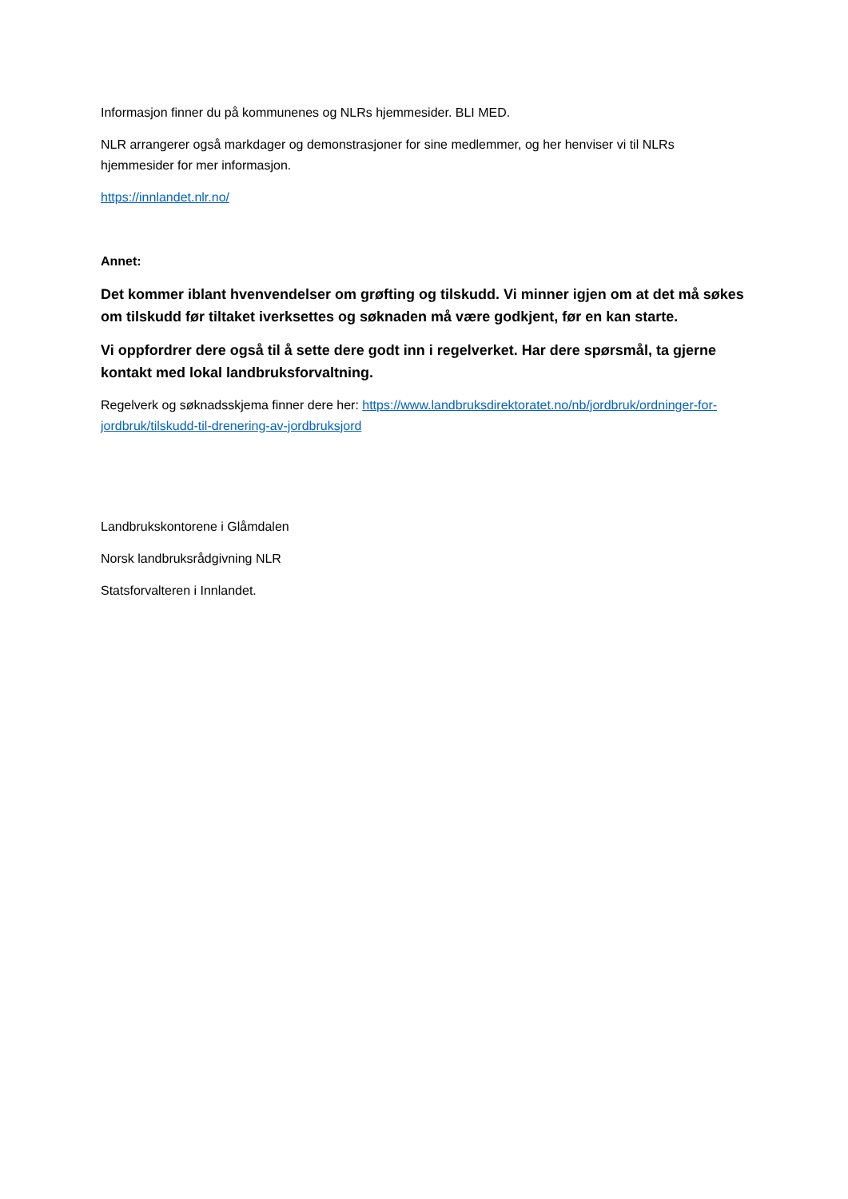Informasjon finner du på kommunenes og NLRs hjemmesider. BLI MED.
NLR arrangerer også markdager og demonstrasjoner for sine medlemmer, og her henviser vi til NLRs hjemmesider for mer informasjon.
https://innlandet.nlr.no/
Annet:
Det kommer iblant hvenvendelser om grøfting og tilskudd. Vi minner igjen om at det må søkes om tilskudd før tiltaket iverksettes og søknaden må være godkjent, før en kan starte.
Vi oppfordrer dere også til å sette dere godt inn i regelverket. Har dere spørsmål, ta gjerne kontakt med lokal landbruksforvaltning.
Regelverk og søknadsskjema finner dere her: https://www.landbruksdirektoratet.no/nb/jordbruk/ordninger-for-jordbruk/tilskudd-til-drenering-av-jordbruksjord
Landbrukskontorene i Glåmdalen
Norsk landbruksrådgivning NLR
Statsforvalteren i Innlandet.